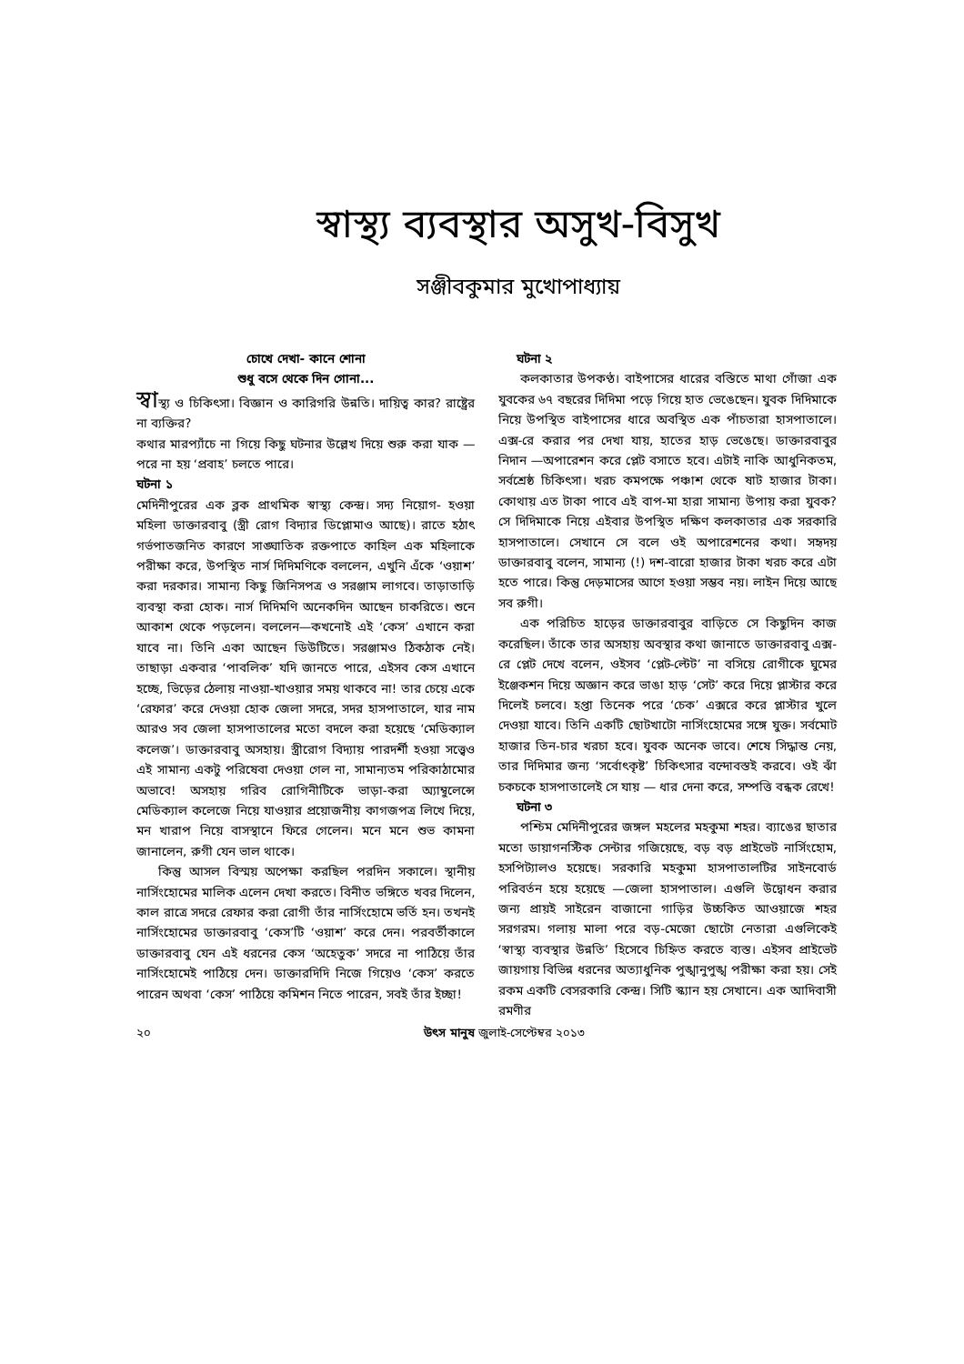স্বাস্থ্য ব্যবস্থার অসুখ-বিসুখ
সঞ্জীবকুমার মুখোপাধ্যায়
চোখে দেখা- কানে শোনা
শুধু বসে থেকে দিন গোনা...
স্বাস্থ্য ও চিকিৎসা। বিজ্ঞান ও কারিগরি উন্নতি। দায়িত্ব কার? রাষ্ট্রের না ব্যক্তির?
কথার মারপ্যাঁচে না গিয়ে কিছু ঘটনার উল্লেখ দিয়ে শুরু করা যাক —পরে না হয় ‘প্রবাহ’ চলতে পারে।
ঘটনা ১
মেদিনীপুরের এক ব্লক প্রাথমিক স্বাস্থ্য কেন্দ্র। সদ্য নিয়োগ- হওয়া মহিলা ডাক্তারবাবু (স্ত্রী রোগ বিদ্যার ডিপ্লোমাও আছে)। রাতে হঠাৎ গর্ভপাতজনিত কারণে সাঙ্ঘাতিক রক্তপাতে কাহিল এক মহিলাকে পরীক্ষা করে, উপস্থিত নার্স দিদিমণিকে বললেন, এখুনি এঁকে ‘ওয়াশ’ করা দরকার। সামান্য কিছু জিনিসপত্র ও সরঞ্জাম লাগবে। তাড়াতাড়ি ব্যবস্থা করা হোক। নার্স দিদিমণি অনেকদিন আছেন চাকরিতে। শুনে আকাশ থেকে পড়লেন। বললেন—কখনোই এই ‘কেস’ এখানে করা যাবে না। তিনি একা আছেন ডিউটিতে। সরঞ্জামও ঠিকঠাক নেই। তাছাড়া একবার ‘পাবলিক’ যদি জানতে পারে, এইসব কেস এখানে হচ্ছে, ভিড়ের ঠেলায় নাওয়া-খাওয়ার সময় থাকবে না! তার চেয়ে একে ‘রেফার’ করে দেওয়া হোক জেলা সদরে, সদর হাসপাতালে, যার নাম আরও সব জেলা হাসপাতালের মতো বদলে করা হয়েছে ‘মেডিক্যাল কলেজ’। ডাক্তারবাবু অসহায়। স্ত্রীরোগ বিদ্যায় পারদর্শী হওয়া সত্ত্বেও এই সামান্য একটু পরিষেবা দেওয়া গেল না, সামান্যতম পরিকাঠামোর অভাবে! অসহায় গরিব রোগিনীটিকে ভাড়া-করা অ্যাম্বুলেন্সে মেডিক্যাল কলেজে নিয়ে যাওয়ার প্রয়োজনীয় কাগজপত্র লিখে দিয়ে, মন খারাপ নিয়ে বাসস্থানে ফিরে গেলেন। মনে মনে শুভ কামনা জানালেন, রুগী যেন ভাল থাকে।
কিন্তু আসল বিস্ময় অপেক্ষা করছিল পরদিন সকালে। স্থানীয় নার্সিংহোমের মালিক এলেন দেখা করতে। বিনীত ভঙ্গিতে খবর দিলেন, কাল রাত্রে সদরে রেফার করা রোগী তাঁর নার্সিংহোমে ভর্তি হন। তখনই নার্সিংহোমের ডাক্তারবাবু ‘কেস’টি ‘ওয়াশ’ করে দেন। পরবর্তীকালে ডাক্তারবাবু যেন এই ধরনের কেস ‘অহেতুক’ সদরে না পাঠিয়ে তাঁর নার্সিংহোমেই পাঠিয়ে দেন। ডাক্তারদিদি নিজে গিয়েও ‘কেস’ করতে পারেন অথবা ‘কেস’ পাঠিয়ে কমিশন নিতে পারেন, সবই তাঁর ইচ্ছা!
ঘটনা ২
কলকাতার উপকণ্ঠ। বাইপাসের ধারের বস্তিতে মাথা গোঁজা এক যুবকের ৬৭ বছরের দিদিমা পড়ে গিয়ে হাত ভেঙেছেন। যুবক দিদিমাকে নিয়ে উপস্থিত বাইপাসের ধারে অবস্থিত এক পাঁচতারা হাসপাতালে। এক্স-রে করার পর দেখা যায়, হাতের হাড় ভেঙেছে। ডাক্তারবাবুর নিদান —অপারেশন করে প্লেট বসাতে হবে। এটাই নাকি আধুনিকতম, সর্বশ্রেষ্ঠ চিকিৎসা। খরচ কমপক্ষে পঞ্চাশ থেকে ষাট হাজার টাকা। কোথায় এত টাকা পাবে এই বাপ-মা হারা সামান্য উপায় করা যুবক? সে দিদিমাকে নিয়ে এইবার উপস্থিত দক্ষিণ কলকাতার এক সরকারি হাসপাতালে। সেখানে সে বলে ওই অপারেশনের কথা। সহৃদয় ডাক্তারবাবু বলেন, সামান্য (!) দশ-বারো হাজার টাকা খরচ করে এটা হতে পারে। কিন্তু দেড়মাসের আগে হওয়া সম্ভব নয়। লাইন দিয়ে আছে সব রুগী।
এক পরিচিত হাড়ের ডাক্তারবাবুর বাড়িতে সে কিছুদিন কাজ করেছিল। তাঁকে তার অসহায় অবস্থার কথা জানাতে ডাক্তারবাবু এক্স-রে প্লেট দেখে বলেন, ওইসব ‘প্লেট-ল্টেট’ না বসিয়ে রোগীকে ঘুমের ইঞ্জেকশন দিয়ে অজ্ঞান করে ভাঙা হাড় ‘সেট’ করে দিয়ে প্লাস্টার করে দিলেই চলবে। হপ্তা তিনেক পরে ‘চেক’ এক্সরে করে প্লাস্টার খুলে দেওয়া যাবে। তিনি একটি ছোটখাটো নার্সিংহোমের সঙ্গে যুক্ত। সর্বমোট হাজার তিন-চার খরচা হবে। যুবক অনেক ভাবে। শেষে সিদ্ধান্ত নেয়, তার দিদিমার জন্য ‘সর্বোৎকৃষ্ট’ চিকিৎসার বন্দোবস্তই করবে। ওই ঝাঁ চকচকে হাসপাতালেই সে যায় — ধার দেনা করে, সম্পত্তি বন্ধক রেখে!
ঘটনা ৩
পশ্চিম মেদিনীপুরের জঙ্গল মহলের মহকুমা শহর। ব্যাঙের ছাতার মতো ডায়াগনস্টিক সেন্টার গজিয়েছে, বড় বড় প্রাইভেট নার্সিংহোম, হসপিট্যালও হয়েছে। সরকারি মহকুমা হাসপাতালটির সাইনবোর্ড পরিবর্তন হয়ে হয়েছে —জেলা হাসপাতাল। এগুলি উদ্বোধন করার জন্য প্রায়ই সাইরেন বাজানো গাড়ির উচ্চকিত আওয়াজে শহর সরগরম। গলায় মালা পরে বড়-মেজো ছোটো নেতারা এগুলিকেই ‘স্বাস্থ্য ব্যবস্থার উন্নতি’ হিসেবে চিহ্নিত করতে ব্যস্ত। এইসব প্রাইভেট জায়গায় বিভিন্ন ধরনের অত্যাধুনিক পুঙ্খানুপুঙ্খ পরীক্ষা করা হয়। সেই রকম একটি বেসরকারি কেন্দ্র। সিটি স্ক্যান হয় সেখানে। এক আদিবাসী রমণীর
২০ উৎস মানুষ জুলাই-সেপ্টেম্বর ২০১৩